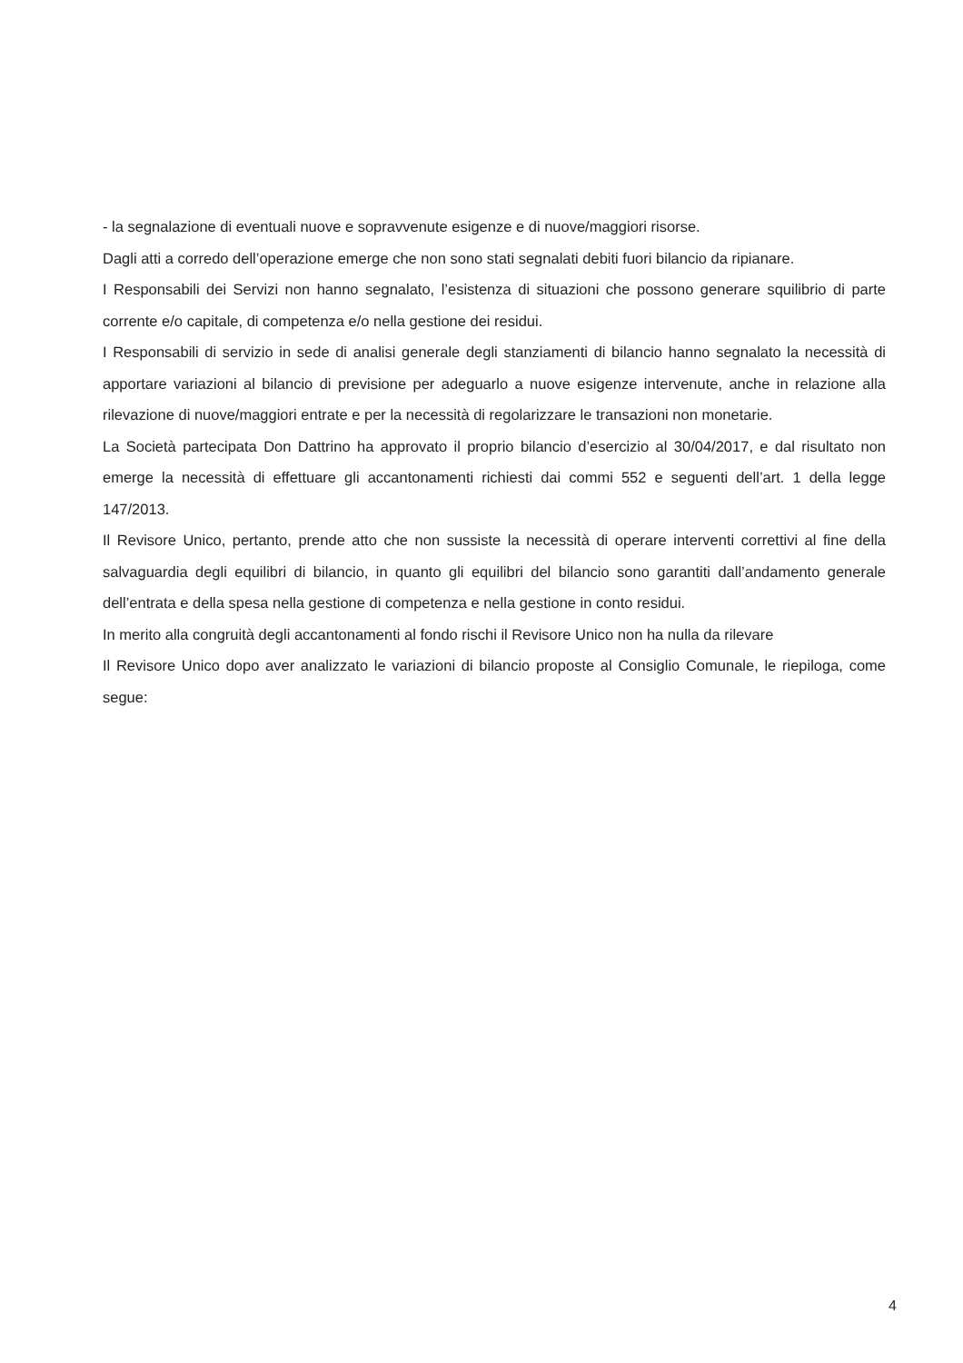- la segnalazione di eventuali nuove e sopravvenute esigenze e di nuove/maggiori risorse.
Dagli atti a corredo dell’operazione emerge che non sono stati segnalati debiti fuori bilancio da ripianare.
I Responsabili dei Servizi non hanno segnalato, l’esistenza di situazioni che possono generare squilibrio di parte corrente e/o capitale, di competenza e/o nella gestione dei residui.
I Responsabili di servizio in sede di analisi generale degli stanziamenti di bilancio hanno segnalato la necessità di apportare variazioni al bilancio di previsione per adeguarlo a nuove esigenze intervenute, anche in relazione alla rilevazione di nuove/maggiori entrate e per la necessità di regolarizzare le transazioni non monetarie.
La Società partecipata Don Dattrino ha approvato il proprio bilancio d’esercizio al 30/04/2017, e dal risultato non emerge la necessità di effettuare gli accantonamenti richiesti dai commi 552 e seguenti dell’art. 1 della legge 147/2013.
Il Revisore Unico, pertanto, prende atto che non sussiste la necessità di operare interventi correttivi al fine della salvaguardia degli equilibri di bilancio, in quanto gli equilibri del bilancio sono garantiti dall’andamento generale dell’entrata e della spesa nella gestione di competenza e nella gestione in conto residui.
In merito alla congruità degli accantonamenti al fondo rischi il Revisore Unico non ha nulla da rilevare
Il Revisore Unico dopo aver analizzato le variazioni di bilancio proposte al Consiglio Comunale, le riepiloga, come segue:
4